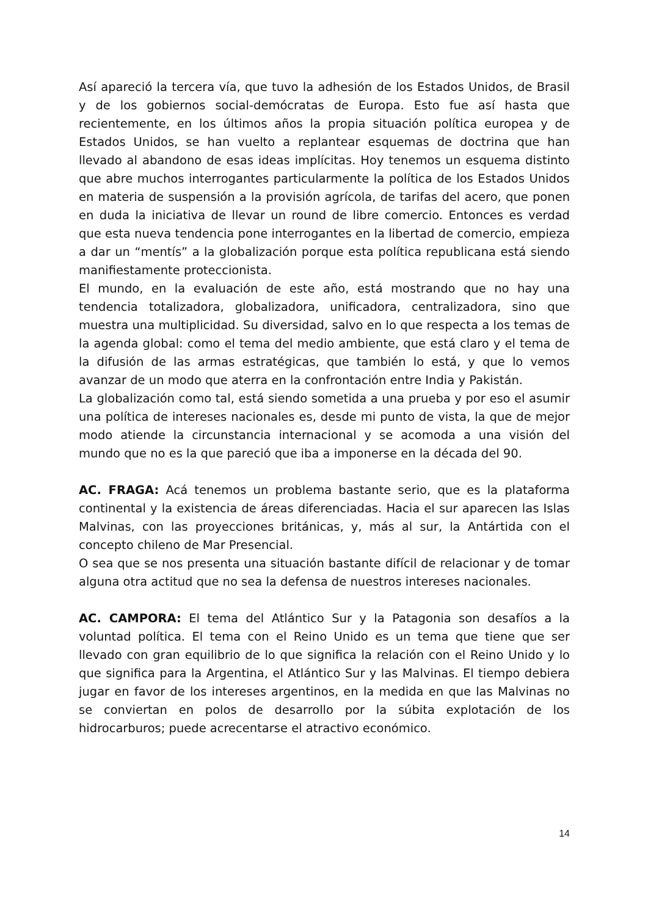Así apareció la tercera vía, que tuvo la adhesión de los Estados Unidos, de Brasil y de los gobiernos social-demócratas de Europa. Esto fue así hasta que recientemente, en los últimos años la propia situación política europea y de Estados Unidos, se han vuelto a replantear esquemas de doctrina que han llevado al abandono de esas ideas implícitas. Hoy tenemos un esquema distinto que abre muchos interrogantes particularmente la política de los Estados Unidos en materia de suspensión a la provisión agrícola, de tarifas del acero, que ponen en duda la iniciativa de llevar un round de libre comercio. Entonces es verdad que esta nueva tendencia pone interrogantes en la libertad de comercio, empieza a dar un “mentís” a la globalización porque esta política republicana está siendo manifiestamente proteccionista.
El mundo, en la evaluación de este año, está mostrando que no hay una tendencia totalizadora, globalizadora, unificadora, centralizadora, sino que muestra una multiplicidad. Su diversidad, salvo en lo que respecta a los temas de la agenda global: como el tema del medio ambiente, que está claro y el tema de la difusión de las armas estratégicas, que también lo está, y que lo vemos avanzar de un modo que aterra en la confrontación entre India y Pakistán.
La globalización como tal, está siendo sometida a una prueba y por eso el asumir una política de intereses nacionales es, desde mi punto de vista, la que de mejor modo atiende la circunstancia internacional y se acomoda a una visión del mundo que no es la que pareció que iba a imponerse en la década del 90.
AC. FRAGA: Acá tenemos un problema bastante serio, que es la plataforma continental y la existencia de áreas diferenciadas. Hacia el sur aparecen las Islas Malvinas, con las proyecciones británicas, y, más al sur, la Antártida con el concepto chileno de Mar Presencial.
O sea que se nos presenta una situación bastante difícil de relacionar y de tomar alguna otra actitud que no sea la defensa de nuestros intereses nacionales.
AC. CAMPORA: El tema del Atlántico Sur y la Patagonia son desafíos a la voluntad política. El tema con el Reino Unido es un tema que tiene que ser llevado con gran equilibrio de lo que significa la relación con el Reino Unido y lo que significa para la Argentina, el Atlántico Sur y las Malvinas. El tiempo debiera jugar en favor de los intereses argentinos, en la medida en que las Malvinas no se conviertan en polos de desarrollo por la súbita explotación de los hidrocarburos; puede acrecentarse el atractivo económico.
14